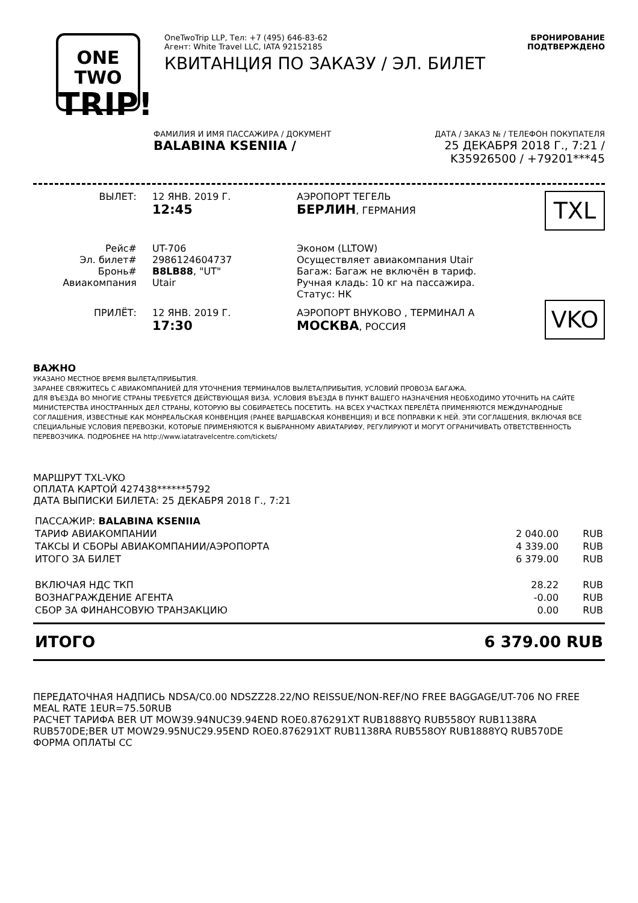ONE TWO
TRIP!
OneTwoTrip LLP, Тел: +7 (495) 646-83-62
Агент: White Travel LLC, IATA 92152185
КВИТАНЦИЯ ПО ЗАКАЗУ / ЭЛ. БИЛЕТ
БРОНИРОВАНИЕ
ПОДТВЕРЖДЕНО
ФАМИЛИЯ И ИМЯ ПАССАЖИРА / ДОКУМЕНТ
BALABINA KSENIIA /
ДАТА / ЗАКАЗ № / ТЕЛЕФОН ПОКУПАТЕЛЯ
25 ДЕКАБРЯ 2018 Г., 7:21 / K35926500 / +79201***45
ВЫЛЕТ:
12 ЯНВ. 2019 Г.
12:45
АЭРОПОРТ ТЕГЕЛЬ
БЕРЛИН, ГЕРМАНИЯ
TXL
Рейс#
Эл. билет#
Бронь#
Авиакомпания
UT-706
2986124604737
B8LB88, "UT"
Utair
Эконом (LLTOW)
Осуществляет авиакомпания Utair
Багаж: Багаж не включён в тариф.
Ручная кладь: 10 кг на пассажира.
Статус: HK
ПРИЛЁТ:
12 ЯНВ. 2019 Г.
17:30
АЭРОПОРТ ВНУКОВО , ТЕРМИНАЛ A
МОСКВА, РОССИЯ
VKO
ВАЖНО
УКАЗАНО МЕСТНОЕ ВРЕМЯ ВЫЛЕТА/ПРИБЫТИЯ.
ЗАРАНЕЕ СВЯЖИТЕСЬ С АВИАКОМПАНИЕЙ ДЛЯ УТОЧНЕНИЯ ТЕРМИНАЛОВ ВЫЛЕТА/ПРИБЫТИЯ, УСЛОВИЙ ПРОВОЗА БАГАЖА.
ДЛЯ ВЪЕЗДА ВО МНОГИЕ СТРАНЫ ТРЕБУЕТСЯ ДЕЙСТВУЮЩАЯ ВИЗА. УСЛОВИЯ ВЪЕЗДА В ПУНКТ ВАШЕГО НАЗНАЧЕНИЯ НЕОБХОДИМО УТОЧНИТЬ НА САЙТЕ МИНИСТЕРСТВА ИНОСТРАННЫХ ДЕЛ СТРАНЫ, КОТОРУЮ ВЫ СОБИРАЕТЕСЬ ПОСЕТИТЬ. НА ВСЕХ УЧАСТКАХ ПЕРЕЛЁТА ПРИМЕНЯЮТСЯ МЕЖДУНАРОДНЫЕ СОГЛАШЕНИЯ, ИЗВЕСТНЫЕ КАК МОНРЕАЛЬСКАЯ КОНВЕНЦИЯ (РАНЕЕ ВАРШАВСКАЯ КОНВЕНЦИЯ) И ВСЕ ПОПРАВКИ К НЕЙ. ЭТИ СОГЛАШЕНИЯ, ВКЛЮЧАЯ ВСЕ СПЕЦИАЛЬНЫЕ УСЛОВИЯ ПЕРЕВОЗКИ, КОТОРЫЕ ПРИМЕНЯЮТСЯ К ВЫБРАННОМУ АВИАТАРИФУ, РЕГУЛИРУЮТ И МОГУТ ОГРАНИЧИВАТЬ ОТВЕТСТВЕННОСТЬ ПЕРЕВОЗЧИКА. ПОДРОБНЕЕ НА http://www.iatatravelcentre.com/tickets/
МАРШРУТ TXL-VKO
ОПЛАТА КАРТОЙ 427438******5792
ДАТА ВЫПИСКИ БИЛЕТА: 25 ДЕКАБРЯ 2018 Г., 7:21
| ПАССАЖИР: BALABINA KSENIIA | | |
| ТАРИФ АВИАКОМПАНИИ | 2 040.00 | RUB |
| ТАКСЫ И СБОРЫ АВИАКОМПАНИИ/АЭРОПОРТА | 4 339.00 | RUB |
| ИТОГО ЗА БИЛЕТ | 6 379.00 | RUB |
| ВКЛЮЧАЯ НДС ТКП | 28.22 | RUB |
| ВОЗНАГРАЖДЕНИЕ АГЕНТА | -0.00 | RUB |
| СБОР ЗА ФИНАНСОВУЮ ТРАНЗАКЦИЮ | 0.00 | RUB |
ИТОГО 6 379.00 RUB
ПЕРЕДАТОЧНАЯ НАДПИСЬ NDSA/C0.00 NDSZZ28.22/NO REISSUE/NON-REF/NO FREE BAGGAGE/UT-706 NO FREE MEAL RATE 1EUR=75.50RUB
РАСЧЕТ ТАРИФА BER UT MOW39.94NUC39.94END ROE0.876291XT RUB1888YQ RUB558OY RUB1138RA RUB570DE;BER UT MOW29.95NUC29.95END ROE0.876291XT RUB1138RA RUB558OY RUB1888YQ RUB570DE
ФОРМА ОПЛАТЫ CC